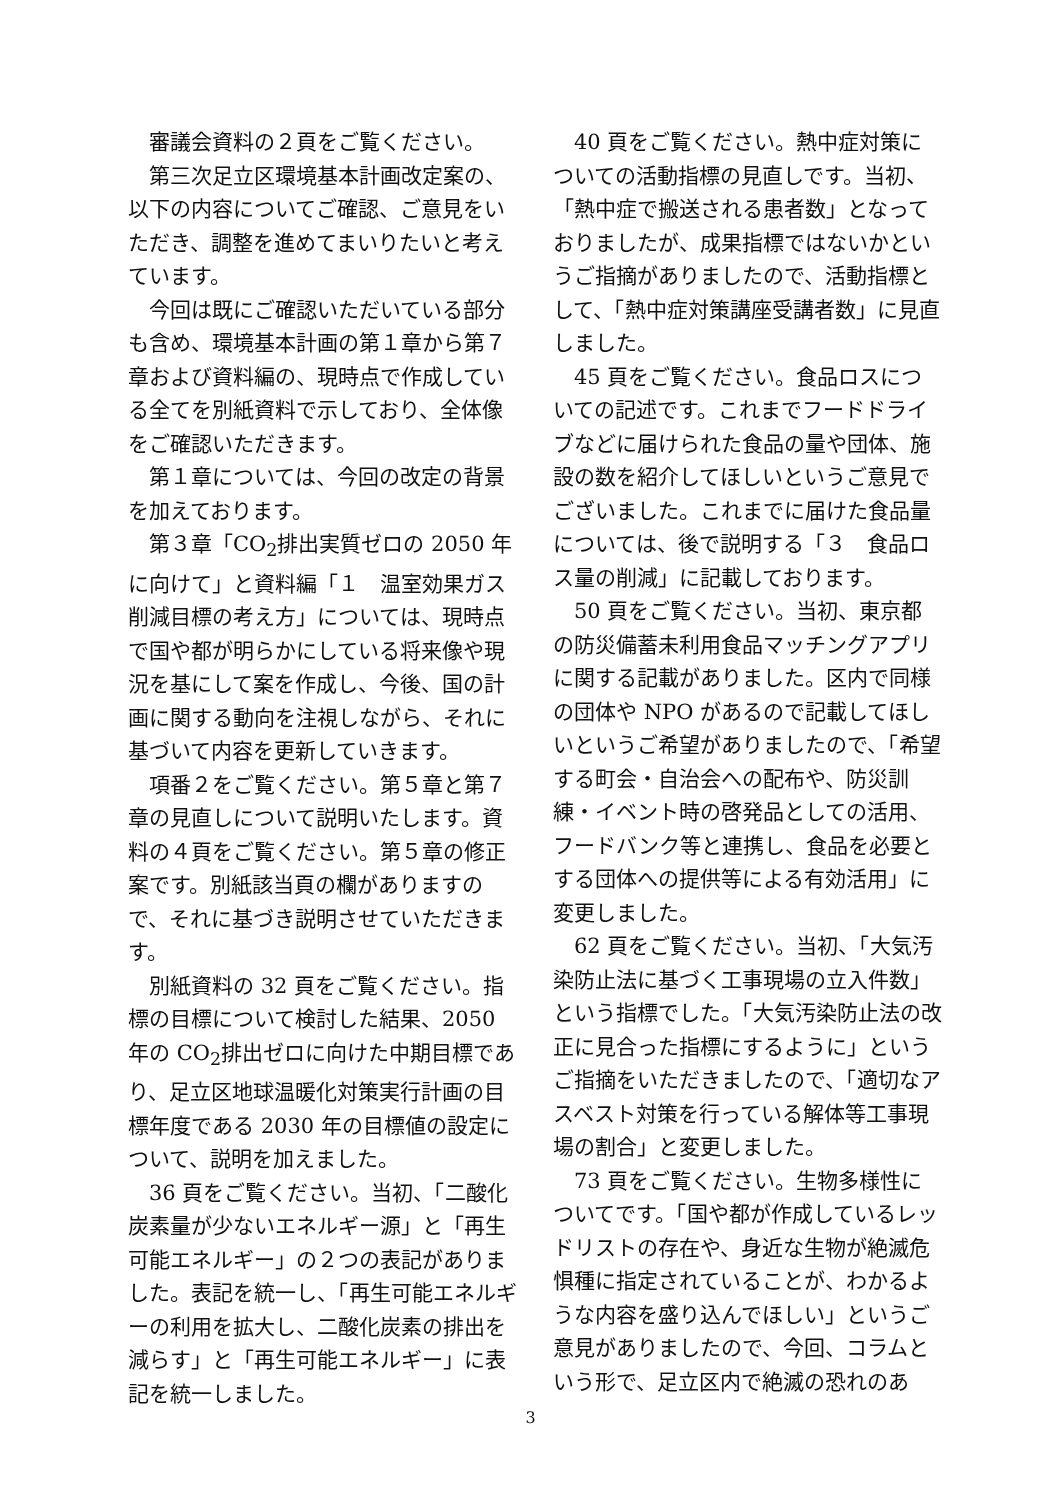審議会資料の２頁をご覧ください。
第三次足立区環境基本計画改定案の、以下の内容についてご確認、ご意見をいただき、調整を進めてまいりたいと考えています。
今回は既にご確認いただいている部分も含め、環境基本計画の第１章から第７章および資料編の、現時点で作成している全てを別紙資料で示しており、全体像をご確認いただきます。
第１章については、今回の改定の背景を加えております。
第３章「CO<sub>2</sub>排出実質ゼロの 2050 年に向けて」と資料編「１　温室効果ガス削減目標の考え方」については、現時点で国や都が明らかにしている将来像や現況を基にして案を作成し、今後、国の計画に関する動向を注視しながら、それに基づいて内容を更新していきます。
項番２をご覧ください。第５章と第７章の見直しについて説明いたします。資料の４頁をご覧ください。第５章の修正案です。別紙該当頁の欄がありますので、それに基づき説明させていただきます。
別紙資料の 32 頁をご覧ください。指標の目標について検討した結果、2050 年の CO<sub>2</sub>排出ゼロに向けた中期目標であり、足立区地球温暖化対策実行計画の目標年度である 2030 年の目標値の設定について、説明を加えました。
36 頁をご覧ください。当初、「二酸化炭素量が少ないエネルギー源」と「再生可能エネルギー」の２つの表記がありました。表記を統一し、「再生可能エネルギーの利用を拡大し、二酸化炭素の排出を減らす」と「再生可能エネルギー」に表記を統一しました。
40 頁をご覧ください。熱中症対策についての活動指標の見直しです。当初、「熱中症で搬送される患者数」となっておりましたが、成果指標ではないかというご指摘がありましたので、活動指標として、「熱中症対策講座受講者数」に見直しました。
45 頁をご覧ください。食品ロスについての記述です。これまでフードドライブなどに届けられた食品の量や団体、施設の数を紹介してほしいというご意見でございました。これまでに届けた食品量については、後で説明する「３　食品ロス量の削減」に記載しております。
50 頁をご覧ください。当初、東京都の防災備蓄未利用食品マッチングアプリに関する記載がありました。区内で同様の団体や NPO があるので記載してほしいというご希望がありましたので、「希望する町会・自治会への配布や、防災訓練・イベント時の啓発品としての活用、フードバンク等と連携し、食品を必要とする団体への提供等による有効活用」に変更しました。
62 頁をご覧ください。当初、「大気汚染防止法に基づく工事現場の立入件数」という指標でした。「大気汚染防止法の改正に見合った指標にするように」というご指摘をいただきましたので、「適切なアスベスト対策を行っている解体等工事現場の割合」と変更しました。
73 頁をご覧ください。生物多様性についてです。「国や都が作成しているレッドリストの存在や、身近な生物が絶滅危惧種に指定されていることが、わかるような内容を盛り込んでほしい」というご意見がありましたので、今回、コラムという形で、足立区内で絶滅の恐れのあ
3